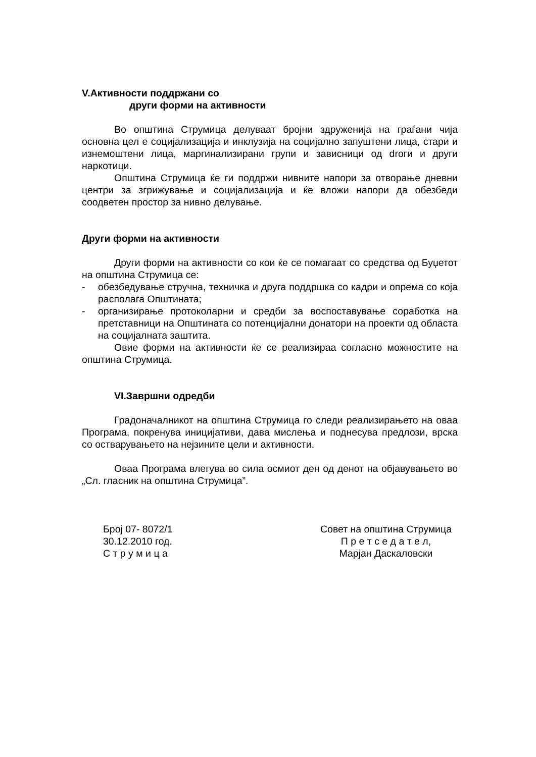V.Активности поддржани со
други форми на активности
Во општина Струмица делуваат бројни здруженија на граѓани чија основна цел е социјализација и инклузија на социјално запуштени лица, стари и изнемоштени лица, маргинализирани групи и зависници од droги и други наркотици.
Општина Струмица ќе ги поддржи нивните напори за отворање дневни центри за згрижување и социјализација и ќе вложи напори да обезбеди соодветен простор за нивно делување.
Други форми на активности
Други форми на активности со кои ќе се помагаат со средства од Буџетот на општина Струмица се:
- обезбедување стручна, техничка и друга поддршка со кадри и опрема со која располага Општината;
- организирање протоколарни и средби за воспоставување соработка на претставници на Општината со потенцијални донатори на проекти од областа на социјалната заштита.
Овие форми на активности ќе се реализираа согласно можностите на општина Струмица.
VI.Завршни одредби
Градоначалникот на општина Струмица го следи реализирањето на оваа Програма, покренува иницијативи, дава мислења и поднесува предлози, врска со остварувањето на нејзините цели и активности.
Оваа Програма влегува во сила осмиот ден од денот на објавувањето во „Сл. гласник на општина Струмица”.
Број 07- 8072/1
30.12.2010 год.
С т р у м и ц а
Совет на општина Струмица
П р е т с е д а т е л,
Марјан Даскаловски